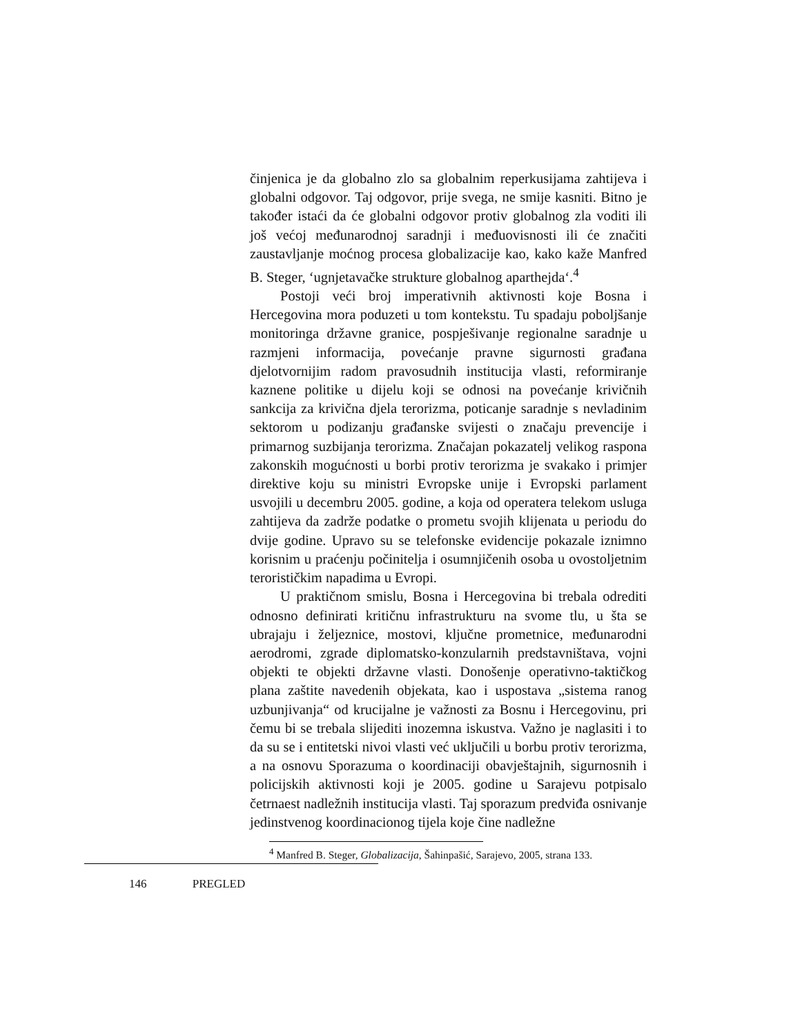činjenica je da globalno zlo sa globalnim reperkusijama zahtijeva i globalni odgovor. Taj odgovor, prije svega, ne smije kasniti. Bitno je također istaći da će globalni odgovor protiv globalnog zla voditi ili još većoj međunarodnoj saradnji i međuovisnosti ili će značiti zaustavljanje moćnog procesa globalizacije kao, kako kaže Manfred B. Steger, ‘ugnjetavačke strukture globalnog aparthejda‘.<sup>4</sup>
Postoji veći broj imperativnih aktivnosti koje Bosna i Hercegovina mora poduzeti u tom kontekstu. Tu spadaju poboljšanje monitoringa državne granice, pospješivanje regionalne saradnje u razmjeni informacija, povećanje pravne sigurnosti građana djelotvornijim radom pravosudnih institucija vlasti, reformiranje kaznene politike u dijelu koji se odnosi na povećanje krivičnih sankcija za krivična djela terorizma, poticanje saradnje s nevladinim sektorom u podizanju građanske svijesti o značaju prevencije i primarnog suzbijanja terorizma. Značajan pokazatelj velikog raspona zakonskih mogućnosti u borbi protiv terorizma je svakako i primjer direktive koju su ministri Evropske unije i Evropski parlament usvojili u decembru 2005. godine, a koja od operatera telekom usluga zahtijeva da zadrže podatke o prometu svojih klijenata u periodu do dvije godine. Upravo su se telefonske evidencije pokazale iznimno korisnim u praćenju počinitelja i osumnjičenih osoba u ovostoljetnim terorističkim napadima u Evropi.
U praktičnom smislu, Bosna i Hercegovina bi trebala odrediti odnosno definirati kritičnu infrastrukturu na svome tlu, u šta se ubrajaju i željeznice, mostovi, ključne prometnice, međunarodni aerodromi, zgrade diplomatsko-konzularnih predstavništava, vojni objekti te objekti državne vlasti. Donošenje operativno-taktičkog plana zaštite navedenih objekata, kao i uspostava „sistema ranog uzbunjivanja“ od krucijalne je važnosti za Bosnu i Hercegovinu, pri čemu bi se trebala slijediti inozemna iskustva. Važno je naglasiti i to da su se i entitetski nivoi vlasti već uključili u borbu protiv terorizma, a na osnovu Sporazuma o koordinaciji obavještajnih, sigurnosnih i policijskih aktivnosti koji je 2005. godine u Sarajevu potpisalo četrnaest nadležnih institucija vlasti. Taj sporazum predviđa osnivanje jedinstvenog koordinacionog tijela koje čine nadležne
<sup>4</sup> Manfred B. Steger, Globalizacija, Šahinpašić, Sarajevo, 2005, strana 133.
146 PREGLED